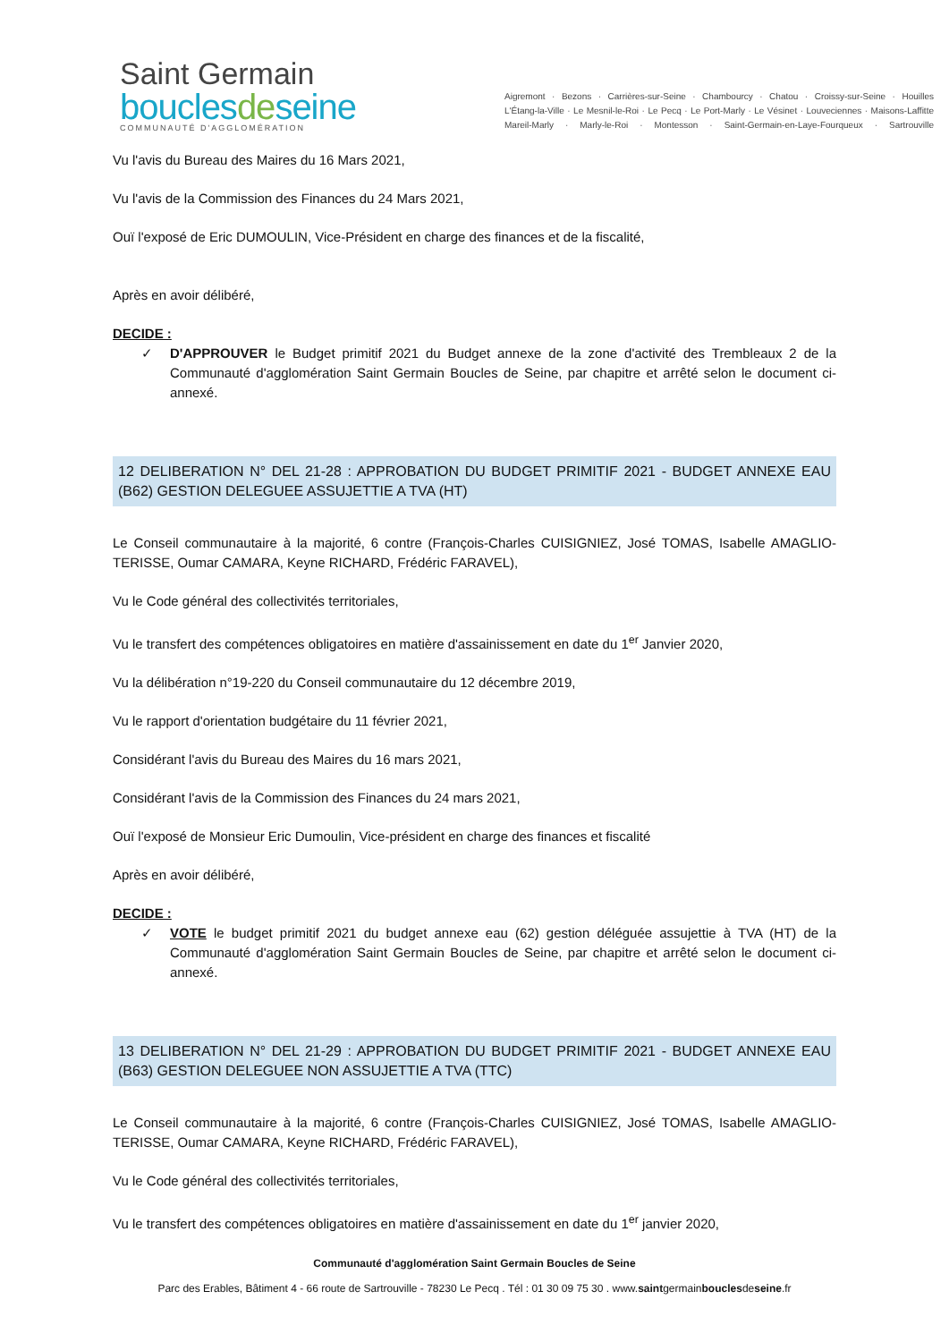Saint Germain
bouclesdeseine
COMMUNAUTÉ D'AGGLOMÉRATION
Aigremont · Bezons · Carrières-sur-Seine · Chambourcy · Chatou · Croissy-sur-Seine · Houilles
L'Étang-la-Ville · Le Mesnil-le-Roi · Le Pecq · Le Port-Marly · Le Vésinet · Louveciennes · Maisons-Laffitte
Mareil-Marly · Marly-le-Roi · Montesson · Saint-Germain-en-Laye-Fourqueux · Sartrouville
Vu l'avis du Bureau des Maires du 16 Mars 2021,
Vu l'avis de la Commission des Finances du 24 Mars 2021,
Ouï l'exposé de Eric DUMOULIN, Vice-Président en charge des finances et de la fiscalité,
Après en avoir délibéré,
DECIDE :
✓ D'APPROUVER le Budget primitif 2021 du Budget annexe de la zone d'activité des Trembleaux 2 de la Communauté d'agglomération Saint Germain Boucles de Seine, par chapitre et arrêté selon le document ci-annexé.
12 DELIBERATION N° DEL 21-28 : APPROBATION DU BUDGET PRIMITIF 2021 - BUDGET ANNEXE EAU (B62) GESTION DELEGUEE ASSUJETTIE A TVA (HT)
Le Conseil communautaire à la majorité, 6 contre (François-Charles CUISIGNIEZ, José TOMAS, Isabelle AMAGLIO-TERISSE, Oumar CAMARA, Keyne RICHARD, Frédéric FARAVEL),
Vu le Code général des collectivités territoriales,
Vu le transfert des compétences obligatoires en matière d'assainissement en date du 1<sup>er</sup> Janvier 2020,
Vu la délibération n°19-220 du Conseil communautaire du 12 décembre 2019,
Vu le rapport d'orientation budgétaire du 11 février 2021,
Considérant l'avis du Bureau des Maires du 16 mars 2021,
Considérant l'avis de la Commission des Finances du 24 mars 2021,
Ouï l'exposé de Monsieur Eric Dumoulin, Vice-président en charge des finances et fiscalité
Après en avoir délibéré,
DECIDE :
✓ VOTE le budget primitif 2021 du budget annexe eau (62) gestion déléguée assujettie à TVA (HT) de la Communauté d'agglomération Saint Germain Boucles de Seine, par chapitre et arrêté selon le document ci-annexé.
13 DELIBERATION N° DEL 21-29 : APPROBATION DU BUDGET PRIMITIF 2021 - BUDGET ANNEXE EAU (B63) GESTION DELEGUEE NON ASSUJETTIE A TVA (TTC)
Le Conseil communautaire à la majorité, 6 contre (François-Charles CUISIGNIEZ, José TOMAS, Isabelle AMAGLIO-TERISSE, Oumar CAMARA, Keyne RICHARD, Frédéric FARAVEL),
Vu le Code général des collectivités territoriales,
Vu le transfert des compétences obligatoires en matière d'assainissement en date du 1<sup>er</sup> janvier 2020,
Communauté d'agglomération Saint Germain Boucles de Seine
Parc des Erables, Bâtiment 4 - 66 route de Sartrouville - 78230 Le Pecq . Tél : 01 30 09 75 30 . www.saintgermainbouclesdeseine.fr